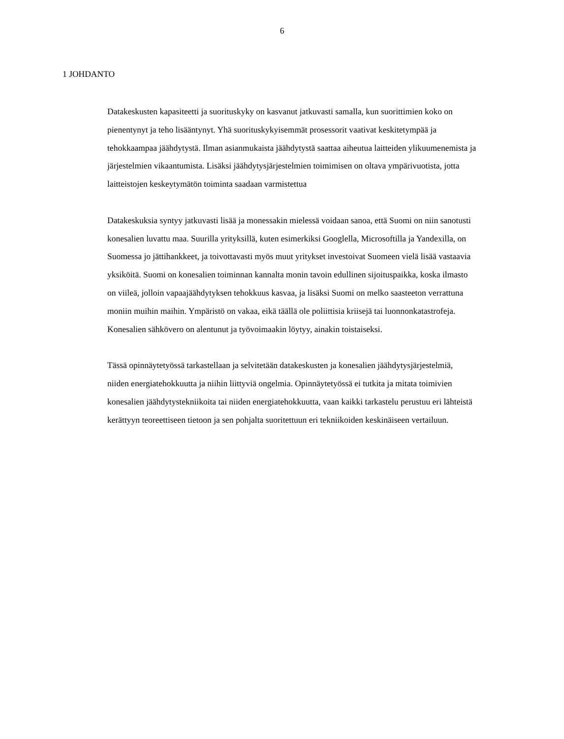6
1 JOHDANTO
Datakeskusten kapasiteetti ja suorituskyky on kasvanut jatkuvasti samalla, kun suorittimien koko on pienentynyt ja teho lisääntynyt. Yhä suorituskykyisemmät prosessorit vaativat keskitetympää ja tehokkaampaa jäähdytystä. Ilman asianmukaista jäähdytystä saattaa aiheutua laitteiden ylikuumenemista ja järjestelmien vikaantumista. Lisäksi jäähdytysjärjestelmien toimimisen on oltava ympärivuotista, jotta laitteistojen keskeytymätön toiminta saadaan varmistettua
Datakeskuksia syntyy jatkuvasti lisää ja monessakin mielessä voidaan sanoa, että Suomi on niin sanotusti konesalien luvattu maa. Suurilla yrityksillä, kuten esimerkiksi Googlella, Microsoftilla ja Yandexilla, on Suomessa jo jättihankkeet, ja toivottavasti myös muut yritykset investoivat Suomeen vielä lisää vastaavia yksiköitä. Suomi on konesalien toiminnan kannalta monin tavoin edullinen sijoituspaikka, koska ilmasto on viileä, jolloin vapaajäähdytyksen tehokkuus kasvaa, ja lisäksi Suomi on melko saasteeton verrattuna moniin muihin maihin. Ympäristö on vakaa, eikä täällä ole poliittisia kriisejä tai luonnonkatastrofeja. Konesalien sähkövero on alentunut ja työvoimaakin löytyy, ainakin toistaiseksi.
Tässä opinnäytetyössä tarkastellaan ja selvitetään datakeskusten ja konesalien jäähdytysjärjestelmiä, niiden energiatehokkuutta ja niihin liittyviä ongelmia. Opinnäytetyössä ei tutkita ja mitata toimivien konesalien jäähdytystekniikoita tai niiden energiatehokkuutta, vaan kaikki tarkastelu perustuu eri lähteistä kerättyyn teoreettiseen tietoon ja sen pohjalta suoritettuun eri tekniikoiden keskinäiseen vertailuun.